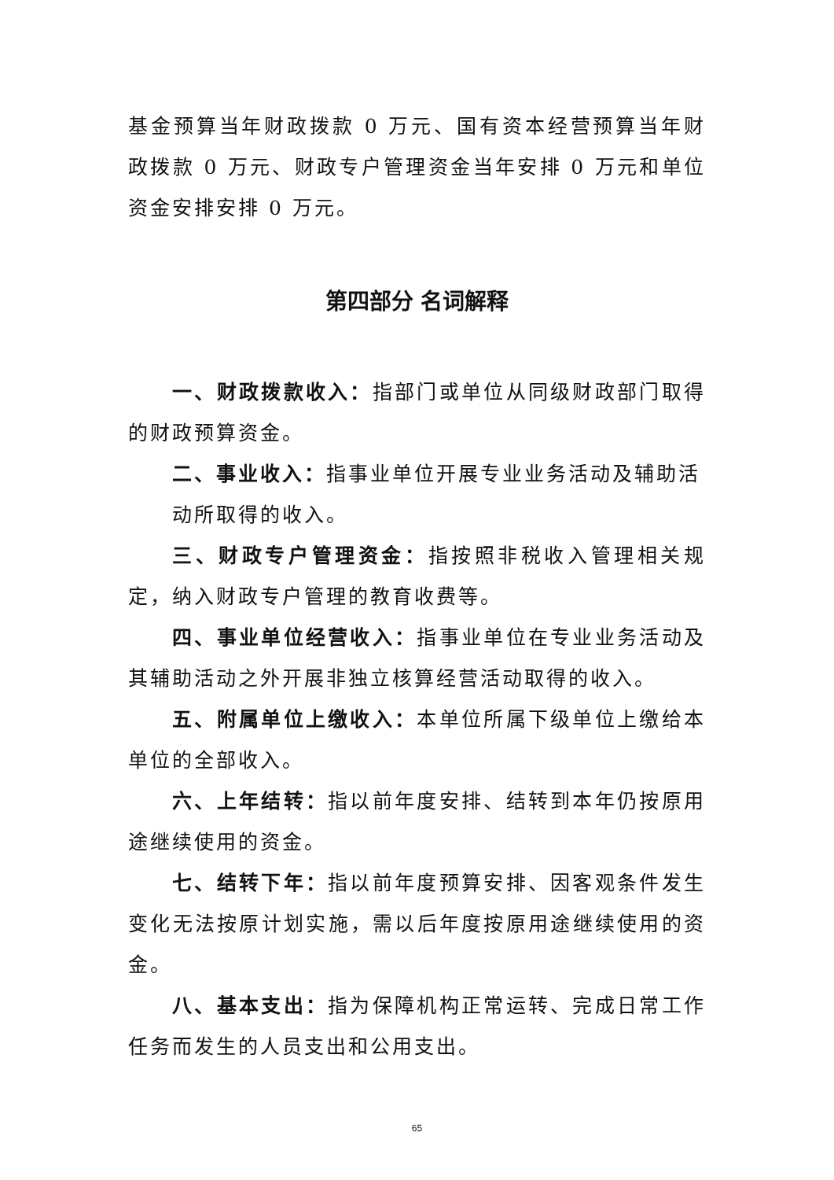基金预算当年财政拨款 0 万元、国有资本经营预算当年财政拨款 0 万元、财政专户管理资金当年安排 0 万元和单位资金安排安排 0 万元。
第四部分 名词解释
一、财政拨款收入：指部门或单位从同级财政部门取得的财政预算资金。
二、事业收入：指事业单位开展专业业务活动及辅助活
动所取得的收入。
三、财政专户管理资金：指按照非税收入管理相关规定，纳入财政专户管理的教育收费等。
四、事业单位经营收入：指事业单位在专业业务活动及其辅助活动之外开展非独立核算经营活动取得的收入。
五、附属单位上缴收入：本单位所属下级单位上缴给本单位的全部收入。
六、上年结转：指以前年度安排、结转到本年仍按原用途继续使用的资金。
七、结转下年：指以前年度预算安排、因客观条件发生变化无法按原计划实施，需以后年度按原用途继续使用的资金。
八、基本支出：指为保障机构正常运转、完成日常工作任务而发生的人员支出和公用支出。
65